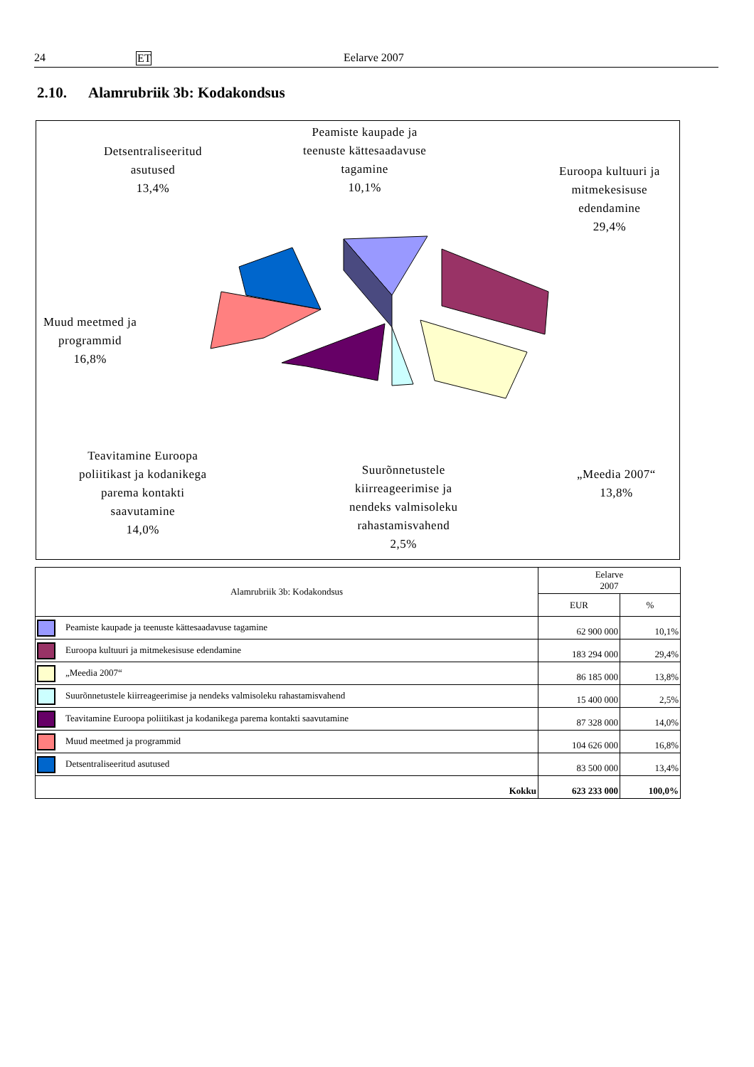24 ET Eelarve 2007
2.10. Alamrubriik 3b: Kodakondsus
Detsentraliseeritud
asutused
13,4%
Peamiste kaupade ja
teenuste kättesaadavuse
tagamine
10,1%
Euroopa kultuuri ja
mitmekesisuse
edendamine
29,4%
Muud meetmed ja
programmid
16,8%
Teavitamine Euroopa
poliitikast ja kodanikega
parema kontakti
saavutamine
14,0%
Suurõnnetustele
kiirreageerimise ja
nendeks valmisoleku
rahastamisvahend
2,5%
„Meedia 2007“
13,8%
| Alamrubriik 3b: Kodakondsus | Eelarve 2007 | |
| --- | --- | --- |
| | EUR | % |
| Peamiste kaupade ja teenuste kättesaadavuse tagamine | 62 900 000 | 10,1% |
| Euroopa kultuuri ja mitmekesisuse edendamine | 183 294 000 | 29,4% |
| „Meedia 2007“ | 86 185 000 | 13,8% |
| Suurõnnetustele kiirreageerimise ja nendeks valmisoleku rahastamisvahend | 15 400 000 | 2,5% |
| Teavitamine Euroopa poliitikast ja kodanikega parema kontakti saavutamine | 87 328 000 | 14,0% |
| Muud meetmed ja programmid | 104 626 000 | 16,8% |
| Detsentraliseeritud asutused | 83 500 000 | 13,4% |
| Kokku | 623 233 000 | 100,0% |